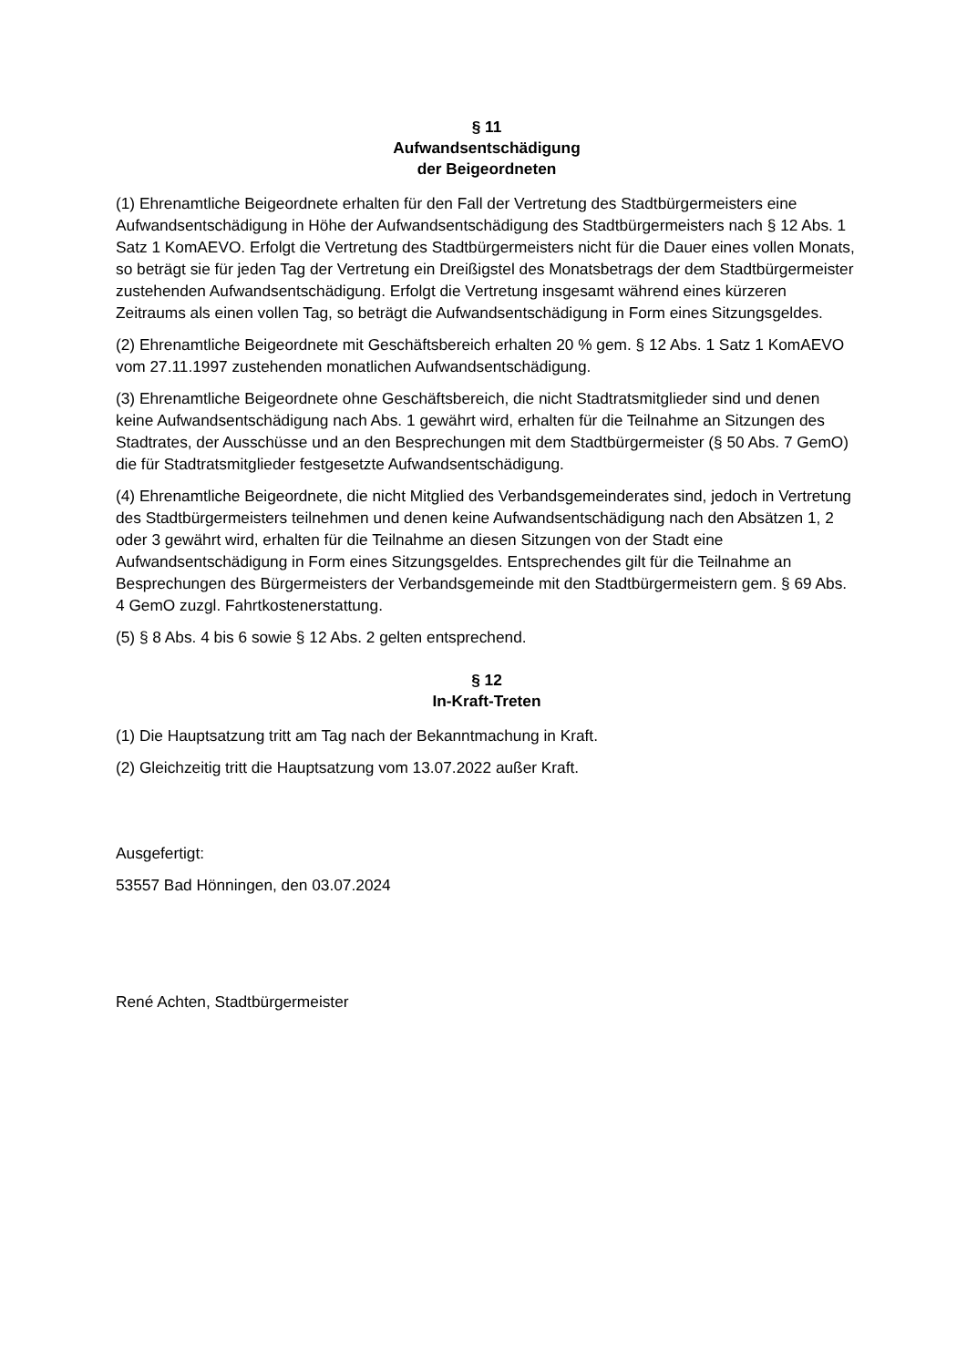§ 11
Aufwandsentschädigung
der Beigeordneten
(1) Ehrenamtliche Beigeordnete erhalten für den Fall der Vertretung des Stadtbürgermeisters eine Aufwandsentschädigung in Höhe der Aufwandsentschädigung des Stadtbürgermeisters nach § 12 Abs. 1 Satz 1 KomAEVO. Erfolgt die Vertretung des Stadtbürgermeisters nicht für die Dauer eines vollen Monats, so beträgt sie für jeden Tag der Vertretung ein Dreißigstel des Monatsbetrags der dem Stadtbürgermeister zustehenden Aufwandsentschädigung. Erfolgt die Vertretung insgesamt während eines kürzeren Zeitraums als einen vollen Tag, so beträgt die Aufwandsentschädigung in Form eines Sitzungsgeldes.
(2) Ehrenamtliche Beigeordnete mit Geschäftsbereich erhalten 20 % gem. § 12 Abs. 1 Satz 1 KomAEVO vom 27.11.1997 zustehenden monatlichen Aufwandsentschädigung.
(3) Ehrenamtliche Beigeordnete ohne Geschäftsbereich, die nicht Stadtratsmitglieder sind und denen keine Aufwandsentschädigung nach Abs. 1 gewährt wird, erhalten für die Teilnahme an Sitzungen des Stadtrates, der Ausschüsse und an den Besprechungen mit dem Stadtbürgermeister (§ 50 Abs. 7 GemO) die für Stadtratsmitglieder festgesetzte Aufwandsentschädigung.
(4) Ehrenamtliche Beigeordnete, die nicht Mitglied des Verbandsgemeinderates sind, jedoch in Vertretung des Stadtbürgermeisters teilnehmen und denen keine Aufwandsentschädigung nach den Absätzen 1, 2 oder 3 gewährt wird, erhalten für die Teilnahme an diesen Sitzungen von der Stadt eine Aufwandsentschädigung in Form eines Sitzungsgeldes. Entsprechendes gilt für die Teilnahme an Besprechungen des Bürgermeisters der Verbandsgemeinde mit den Stadtbürgermeistern gem. § 69 Abs. 4 GemO zuzgl. Fahrtkostenerstattung.
(5) § 8 Abs. 4 bis 6 sowie § 12 Abs. 2 gelten entsprechend.
§ 12
In-Kraft-Treten
(1) Die Hauptsatzung tritt am Tag nach der Bekanntmachung in Kraft.
(2) Gleichzeitig tritt die Hauptsatzung vom 13.07.2022 außer Kraft.
Ausgefertigt:
53557 Bad Hönningen, den 03.07.2024
René Achten, Stadtbürgermeister